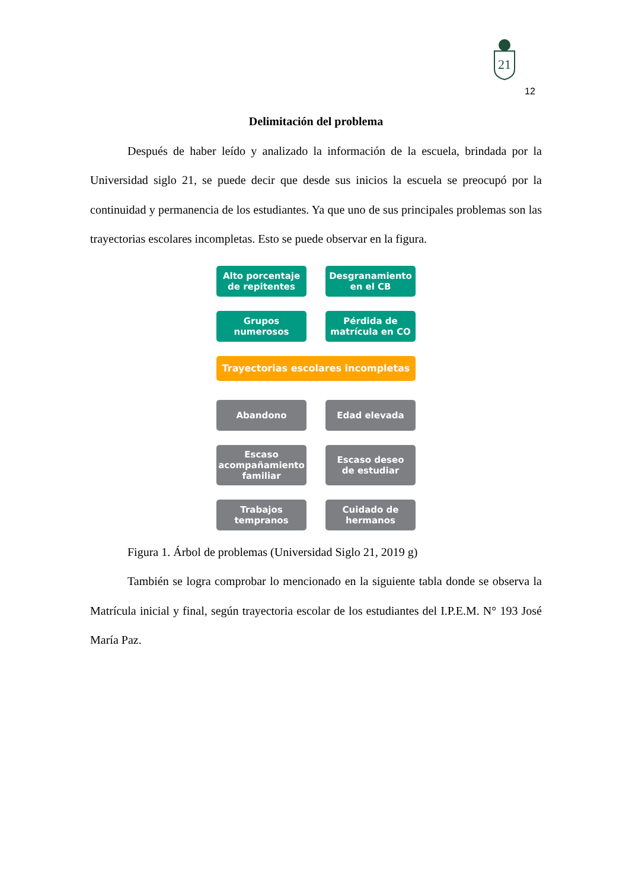21
12
Delimitación del problema
Después de haber leído y analizado la información de la escuela, brindada por la Universidad siglo 21, se puede decir que desde sus inicios la escuela se preocupó por la continuidad y permanencia de los estudiantes. Ya que uno de sus principales problemas son las trayectorias escolares incompletas. Esto se puede observar en la figura.
Alto porcentaje
de repitentes
Desgranamiento
en el CB
Grupos
numerosos
Pérdida de
matrícula en CO
Trayectorias escolares incompletas
Abandono Edad elevada
Escaso
acompañamiento
familiar
Escaso deseo
de estudiar
Trabajos
tempranos
Cuidado de
hermanos
Figura 1. Árbol de problemas (Universidad Siglo 21, 2019 g)
También se logra comprobar lo mencionado en la siguiente tabla donde se observa la Matrícula inicial y final, según trayectoria escolar de los estudiantes del I.P.E.M. N° 193 José María Paz.